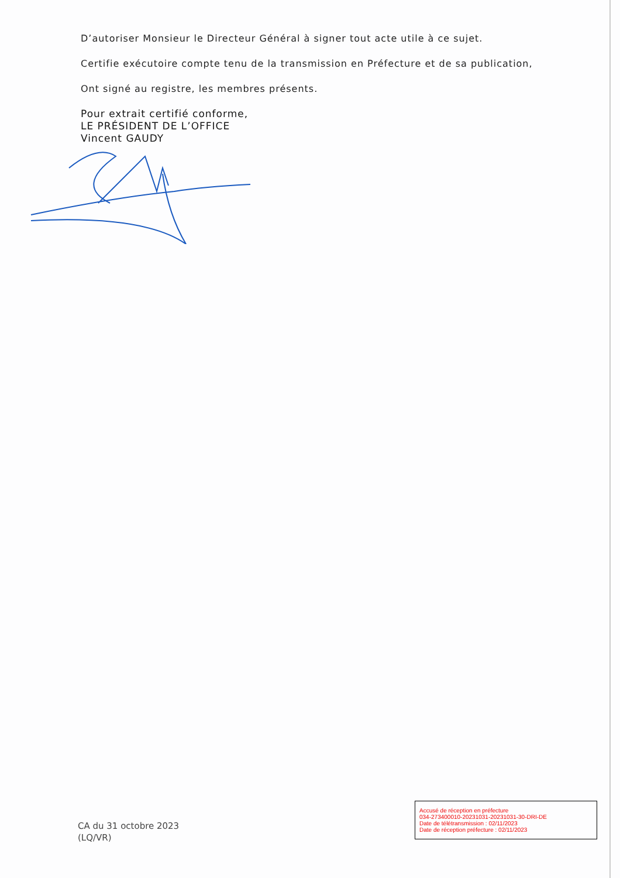D’autoriser Monsieur le Directeur Général à signer tout acte utile à ce sujet.
Certifie exécutoire compte tenu de la transmission en Préfecture et de sa publication,
Ont signé au registre, les membres présents.
Pour extrait certifié conforme,
LE PRÉSIDENT DE L’OFFICE
Vincent GAUDY
CA du 31 octobre 2023
(LQ/VR)
Accusé de réception en préfecture
034-273400010-20231031-20231031-30-DRI-DE
Date de télétransmission : 02/11/2023
Date de réception préfecture : 02/11/2023